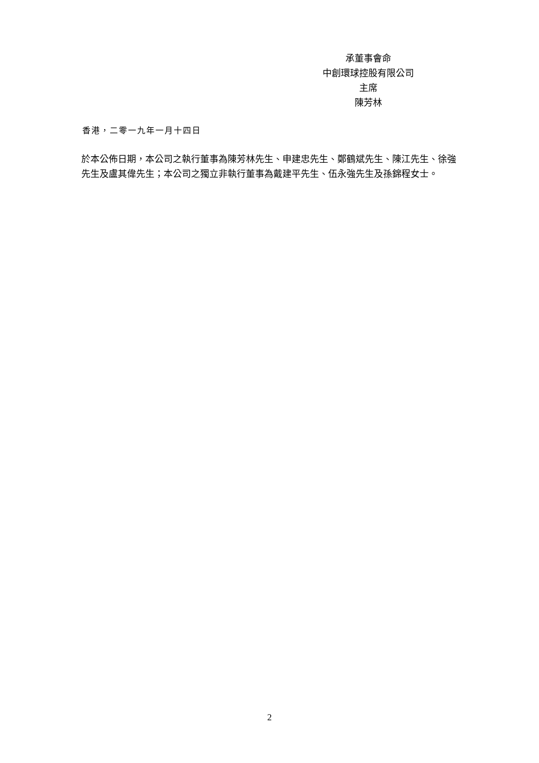承董事會命
中創環球控股有限公司
主席
陳芳林
香港，二零一九年一月十四日
於本公佈日期，本公司之執行董事為陳芳林先生、申建忠先生、鄭鶴斌先生、陳江先生、徐強先生及盧其偉先生；本公司之獨立非執行董事為戴建平先生、伍永強先生及孫錦程女士。
2